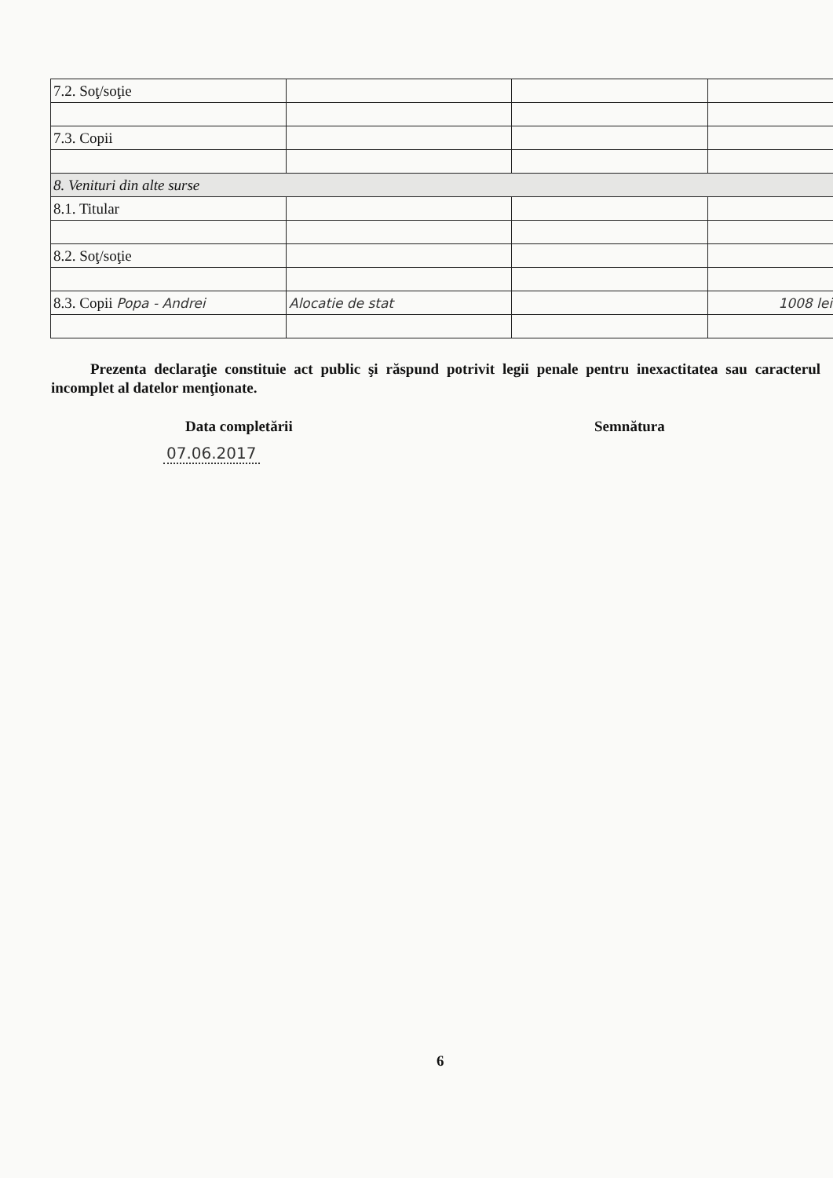| 7.2. Soţ/soţie | | | |
| 7.3. Copii | | | |
| 8. Venituri din alte surse | | | |
| 8.1. Titular | | | |
| 8.2. Soţ/soţie | | | |
| 8.3. Copii Popa - Andrei | Alocatie de stat | | 1008 lei |
Prezenta declaraţie constituie act public şi răspund potrivit legii penale pentru inexactitatea sau caracterul incomplet al datelor menţionate.
Data completării Semnătura
07.06.2017
6